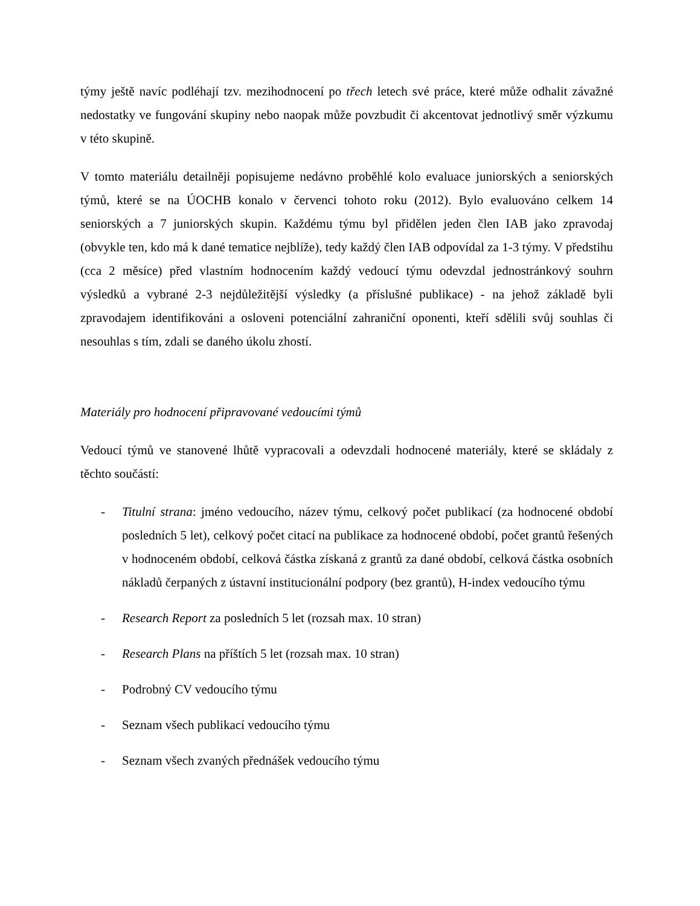týmy ještě navíc podléhají tzv. mezihodnocení po třech letech své práce, které může odhalit závažné nedostatky ve fungování skupiny nebo naopak může povzbudit či akcentovat jednotlivý směr výzkumu v této skupině.
V tomto materiálu detailněji popisujeme nedávno proběhlé kolo evaluace juniorských a seniorských týmů, které se na ÚOCHB konalo v červenci tohoto roku (2012). Bylo evaluováno celkem 14 seniorských a 7 juniorských skupin. Každému týmu byl přidělen jeden člen IAB jako zpravodaj (obvykle ten, kdo má k dané tematice nejblíže), tedy každý člen IAB odpovídal za 1-3 týmy. V předstihu (cca 2 měsíce) před vlastním hodnocením každý vedoucí týmu odevzdal jednostránkový souhrn výsledků a vybrané 2-3 nejdůležitější výsledky (a příslušné publikace) - na jehož základě byli zpravodajem identifikováni a osloveni potenciální zahraniční oponenti, kteří sdělili svůj souhlas či nesouhlas s tím, zdali se daného úkolu zhostí.
Materiály pro hodnocení připravované vedoucími týmů
Vedoucí týmů ve stanovené lhůtě vypracovali a odevzdali hodnocené materiály, které se skládaly z těchto součástí:
- Titulní strana: jméno vedoucího, název týmu, celkový počet publikací (za hodnocené období posledních 5 let), celkový počet citací na publikace za hodnocené období, počet grantů řešených v hodnoceném období, celková částka získaná z grantů za dané období, celková částka osobních nákladů čerpaných z ústavní institucionální podpory (bez grantů), H-index vedoucího týmu
- Research Report za posledních 5 let (rozsah max. 10 stran)
- Research Plans na příštích 5 let (rozsah max. 10 stran)
- Podrobný CV vedoucího týmu
- Seznam všech publikací vedoucího týmu
- Seznam všech zvaných přednášek vedoucího týmu